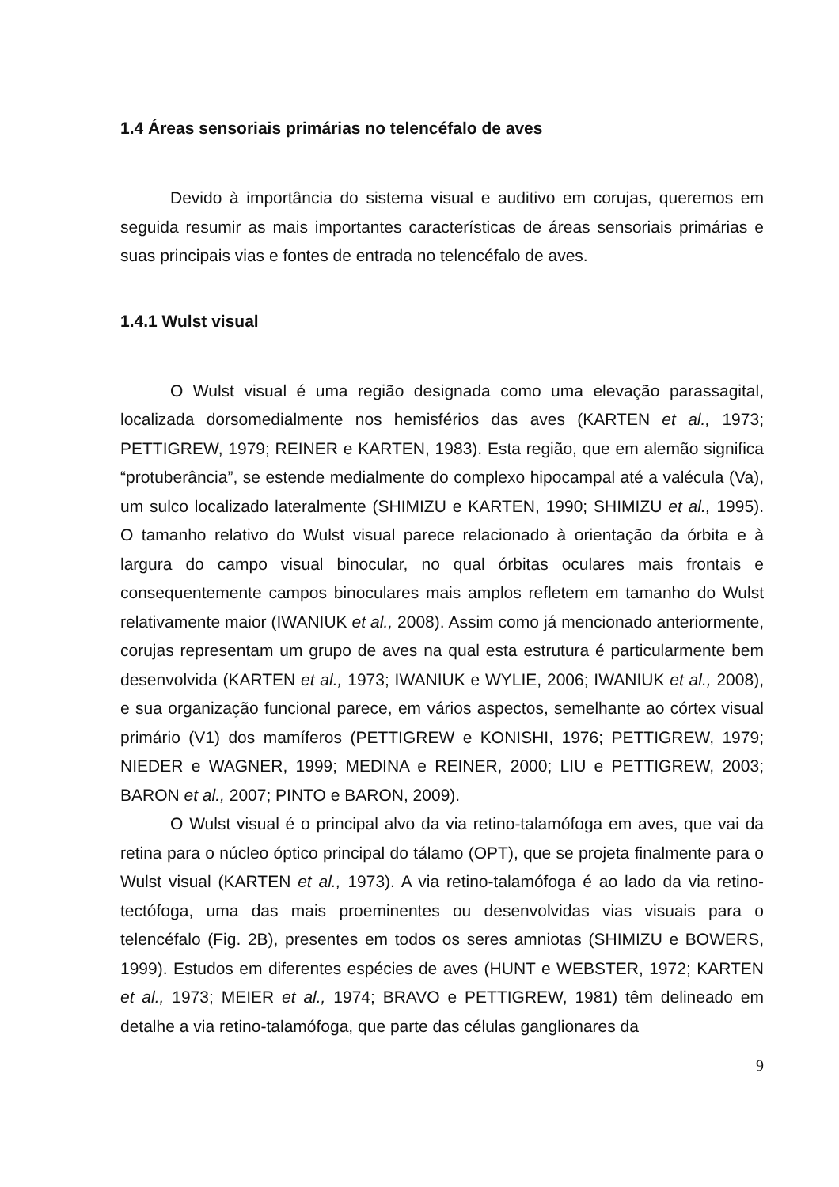1.4 Áreas sensoriais primárias no telencéfalo de aves
Devido à importância do sistema visual e auditivo em corujas, queremos em seguida resumir as mais importantes características de áreas sensoriais primárias e suas principais vias e fontes de entrada no telencéfalo de aves.
1.4.1 Wulst visual
O Wulst visual é uma região designada como uma elevação parassagital, localizada dorsomedialmente nos hemisférios das aves (KARTEN et al., 1973; PETTIGREW, 1979; REINER e KARTEN, 1983). Esta região, que em alemão significa “protuberância”, se estende medialmente do complexo hipocampal até a valécula (Va), um sulco localizado lateralmente (SHIMIZU e KARTEN, 1990; SHIMIZU et al., 1995). O tamanho relativo do Wulst visual parece relacionado à orientação da órbita e à largura do campo visual binocular, no qual órbitas oculares mais frontais e consequentemente campos binoculares mais amplos refletem em tamanho do Wulst relativamente maior (IWANIUK et al., 2008). Assim como já mencionado anteriormente, corujas representam um grupo de aves na qual esta estrutura é particularmente bem desenvolvida (KARTEN et al., 1973; IWANIUK e WYLIE, 2006; IWANIUK et al., 2008), e sua organização funcional parece, em vários aspectos, semelhante ao córtex visual primário (V1) dos mamíferos (PETTIGREW e KONISHI, 1976; PETTIGREW, 1979; NIEDER e WAGNER, 1999; MEDINA e REINER, 2000; LIU e PETTIGREW, 2003; BARON et al., 2007; PINTO e BARON, 2009).
O Wulst visual é o principal alvo da via retino-talamófoga em aves, que vai da retina para o núcleo óptico principal do tálamo (OPT), que se projeta finalmente para o Wulst visual (KARTEN et al., 1973). A via retino-talamófoga é ao lado da via retino-tectófoga, uma das mais proeminentes ou desenvolvidas vias visuais para o telencéfalo (Fig. 2B), presentes em todos os seres amniotas (SHIMIZU e BOWERS, 1999). Estudos em diferentes espécies de aves (HUNT e WEBSTER, 1972; KARTEN et al., 1973; MEIER et al., 1974; BRAVO e PETTIGREW, 1981) têm delineado em detalhe a via retino-talamófoga, que parte das células ganglionares da
9